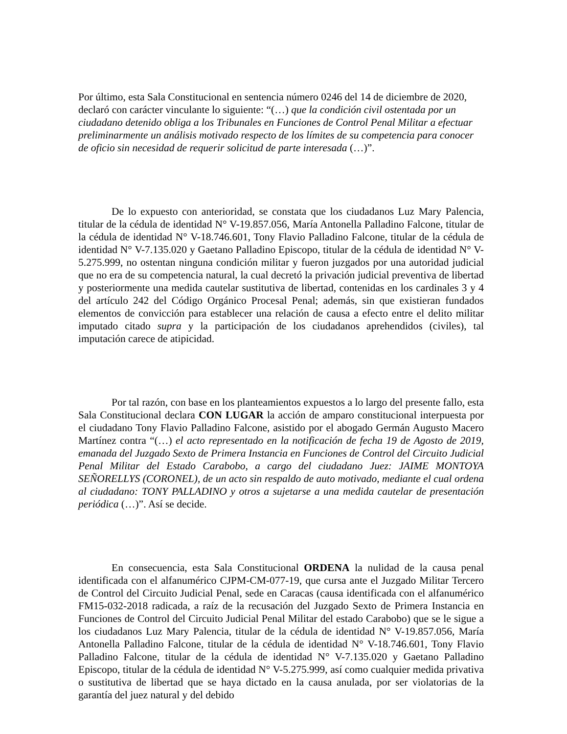Por último, esta Sala Constitucional en sentencia número 0246 del 14 de diciembre de 2020, declaró con carácter vinculante lo siguiente: “(…) que la condición civil ostentada por un ciudadano detenido obliga a los Tribunales en Funciones de Control Penal Militar a efectuar preliminarmente un análisis motivado respecto de los límites de su competencia para conocer de oficio sin necesidad de requerir solicitud de parte interesada (…)”.
De lo expuesto con anterioridad, se constata que los ciudadanos Luz Mary Palencia, titular de la cédula de identidad N° V-19.857.056, María Antonella Palladino Falcone, titular de la cédula de identidad N° V-18.746.601, Tony Flavio Palladino Falcone, titular de la cédula de identidad N° V-7.135.020 y Gaetano Palladino Episcopo, titular de la cédula de identidad N° V-5.275.999, no ostentan ninguna condición militar y fueron juzgados por una autoridad judicial que no era de su competencia natural, la cual decretó la privación judicial preventiva de libertad y posteriormente una medida cautelar sustitutiva de libertad, contenidas en los cardinales 3 y 4 del artículo 242 del Código Orgánico Procesal Penal; además, sin que existieran fundados elementos de convicción para establecer una relación de causa a efecto entre el delito militar imputado citado supra y la participación de los ciudadanos aprehendidos (civiles), tal imputación carece de atipicidad.
Por tal razón, con base en los planteamientos expuestos a lo largo del presente fallo, esta Sala Constitucional declara CON LUGAR la acción de amparo constitucional interpuesta por el ciudadano Tony Flavio Palladino Falcone, asistido por el abogado Germán Augusto Macero Martínez contra “(…) el acto representado en la notificación de fecha 19 de Agosto de 2019, emanada del Juzgado Sexto de Primera Instancia en Funciones de Control del Circuito Judicial Penal Militar del Estado Carabobo, a cargo del ciudadano Juez: JAIME MONTOYA SEÑORELLYS (CORONEL), de un acto sin respaldo de auto motivado, mediante el cual ordena al ciudadano: TONY PALLADINO y otros a sujetarse a una medida cautelar de presentación periódica (…)”. Así se decide.
En consecuencia, esta Sala Constitucional ORDENA la nulidad de la causa penal identificada con el alfanumérico CJPM-CM-077-19, que cursa ante el Juzgado Militar Tercero de Control del Circuito Judicial Penal, sede en Caracas (causa identificada con el alfanumérico FM15-032-2018 radicada, a raíz de la recusación del Juzgado Sexto de Primera Instancia en Funciones de Control del Circuito Judicial Penal Militar del estado Carabobo) que se le sigue a los ciudadanos Luz Mary Palencia, titular de la cédula de identidad N° V-19.857.056, María Antonella Palladino Falcone, titular de la cédula de identidad N° V-18.746.601, Tony Flavio Palladino Falcone, titular de la cédula de identidad N° V-7.135.020 y Gaetano Palladino Episcopo, titular de la cédula de identidad N° V-5.275.999, así como cualquier medida privativa o sustitutiva de libertad que se haya dictado en la causa anulada, por ser violatorias de la garantía del juez natural y del debido